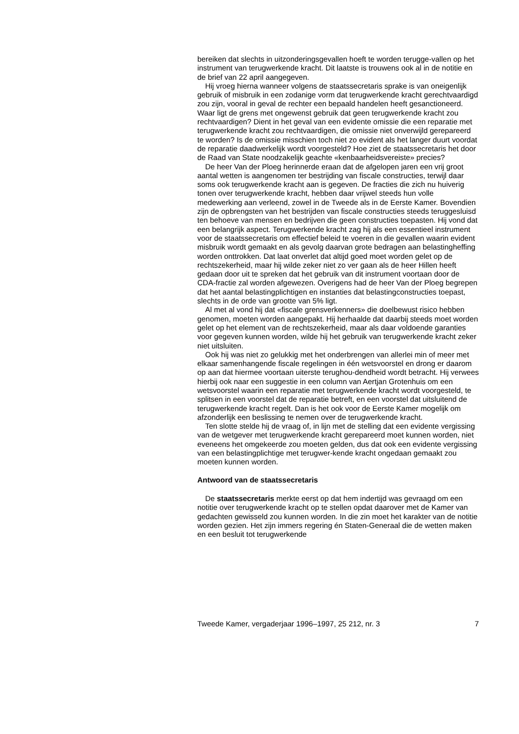bereiken dat slechts in uitzonderingsgevallen hoeft te worden terugge-vallen op het instrument van terugwerkende kracht. Dit laatste is trouwens ook al in de notitie en de brief van 22 april aangegeven.
Hij vroeg hierna wanneer volgens de staatssecretaris sprake is van oneigenlijk gebruik of misbruik in een zodanige vorm dat terugwerkende kracht gerechtvaardigd zou zijn, vooral in geval de rechter een bepaald handelen heeft gesanctioneerd. Waar ligt de grens met ongewenst gebruik dat geen terugwerkende kracht zou rechtvaardigen? Dient in het geval van een evidente omissie die een reparatie met terugwerkende kracht zou rechtvaardigen, die omissie niet onverwijld gerepareerd te worden? Is de omissie misschien toch niet zo evident als het langer duurt voordat de reparatie daadwerkelijk wordt voorgesteld? Hoe ziet de staatssecretaris het door de Raad van State noodzakelijk geachte «kenbaarheidsvereiste» precies?
De heer Van der Ploeg herinnerde eraan dat de afgelopen jaren een vrij groot aantal wetten is aangenomen ter bestrijding van fiscale constructies, terwijl daar soms ook terugwerkende kracht aan is gegeven. De fracties die zich nu huiverig tonen over terugwerkende kracht, hebben daar vrijwel steeds hun volle medewerking aan verleend, zowel in de Tweede als in de Eerste Kamer. Bovendien zijn de opbrengsten van het bestrijden van fiscale constructies steeds teruggesluisd ten behoeve van mensen en bedrijven die geen constructies toepasten. Hij vond dat een belangrijk aspect. Terugwerkende kracht zag hij als een essentieel instrument voor de staatssecretaris om effectief beleid te voeren in die gevallen waarin evident misbruik wordt gemaakt en als gevolg daarvan grote bedragen aan belastingheffing worden onttrokken. Dat laat onverlet dat altijd goed moet worden gelet op de rechtszekerheid, maar hij wilde zeker niet zo ver gaan als de heer Hillen heeft gedaan door uit te spreken dat het gebruik van dit instrument voortaan door de CDA-fractie zal worden afgewezen. Overigens had de heer Van der Ploeg begrepen dat het aantal belastingplichtigen en instanties dat belastingconstructies toepast, slechts in de orde van grootte van 5% ligt.
Al met al vond hij dat «fiscale grensverkenners» die doelbewust risico hebben genomen, moeten worden aangepakt. Hij herhaalde dat daarbij steeds moet worden gelet op het element van de rechtszekerheid, maar als daar voldoende garanties voor gegeven kunnen worden, wilde hij het gebruik van terugwerkende kracht zeker niet uitsluiten.
Ook hij was niet zo gelukkig met het onderbrengen van allerlei min of meer met elkaar samenhangende fiscale regelingen in één wetsvoorstel en drong er daarom op aan dat hiermee voortaan uiterste terughou-dendheid wordt betracht. Hij verwees hierbij ook naar een suggestie in een column van Aertjan Grotenhuis om een wetsvoorstel waarin een reparatie met terugwerkende kracht wordt voorgesteld, te splitsen in een voorstel dat de reparatie betreft, en een voorstel dat uitsluitend de terugwerkende kracht regelt. Dan is het ook voor de Eerste Kamer mogelijk om afzonderlijk een beslissing te nemen over de terugwerkende kracht.
Ten slotte stelde hij de vraag of, in lijn met de stelling dat een evidente vergissing van de wetgever met terugwerkende kracht gerepareerd moet kunnen worden, niet eveneens het omgekeerde zou moeten gelden, dus dat ook een evidente vergissing van een belastingplichtige met terugwer-kende kracht ongedaan gemaakt zou moeten kunnen worden.
Antwoord van de staatssecretaris
De staatssecretaris merkte eerst op dat hem indertijd was gevraagd om een notitie over terugwerkende kracht op te stellen opdat daarover met de Kamer van gedachten gewisseld zou kunnen worden. In die zin moet het karakter van de notitie worden gezien. Het zijn immers regering én Staten-Generaal die de wetten maken en een besluit tot terugwerkende
Tweede Kamer, vergaderjaar 1996–1997, 25 212, nr. 3 7